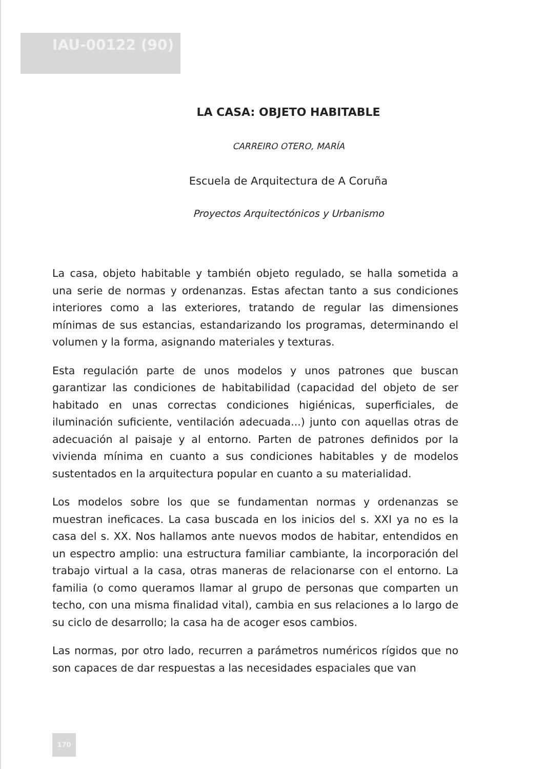IAU-00122 (90)
LA CASA: OBJETO HABITABLE
CARREIRO OTERO, MARÍA
Escuela de Arquitectura de A Coruña
Proyectos Arquitectónicos y Urbanismo
La casa, objeto habitable y también objeto regulado, se halla sometida a una serie de normas y ordenanzas. Estas afectan tanto a sus condiciones interiores como a las exteriores, tratando de regular las dimensiones mínimas de sus estancias, estandarizando los programas, determinando el volumen y la forma, asignando materiales y texturas.
Esta regulación parte de unos modelos y unos patrones que buscan garantizar las condiciones de habitabilidad (capacidad del objeto de ser habitado en unas correctas condiciones higiénicas, superficiales, de iluminación suficiente, ventilación adecuada...) junto con aquellas otras de adecuación al paisaje y al entorno. Parten de patrones definidos por la vivienda mínima en cuanto a sus condiciones habitables y de modelos sustentados en la arquitectura popular en cuanto a su materialidad.
Los modelos sobre los que se fundamentan normas y ordenanzas se muestran ineficaces. La casa buscada en los inicios del s. XXI ya no es la casa del s. XX. Nos hallamos ante nuevos modos de habitar, entendidos en un espectro amplio: una estructura familiar cambiante, la incorporación del trabajo virtual a la casa, otras maneras de relacionarse con el entorno. La familia (o como queramos llamar al grupo de personas que comparten un techo, con una misma finalidad vital), cambia en sus relaciones a lo largo de su ciclo de desarrollo; la casa ha de acoger esos cambios.
Las normas, por otro lado, recurren a parámetros numéricos rígidos que no son capaces de dar respuestas a las necesidades espaciales que van
170